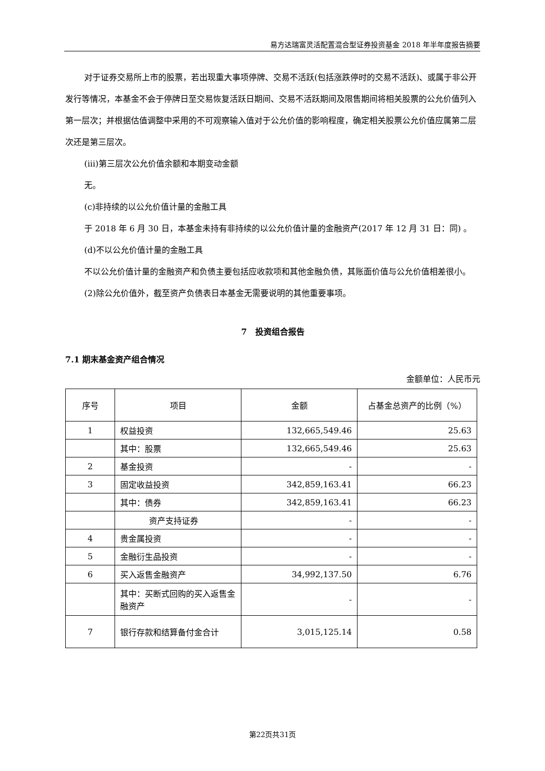易方达瑞富灵活配置混合型证券投资基金 2018 年半年度报告摘要
对于证券交易所上市的股票，若出现重大事项停牌、交易不活跃(包括涨跌停时的交易不活跃)、或属于非公开发行等情况，本基金不会于停牌日至交易恢复活跃日期间、交易不活跃期间及限售期间将相关股票的公允价值列入第一层次；并根据估值调整中采用的不可观察输入值对于公允价值的影响程度，确定相关股票公允价值应属第二层次还是第三层次。
(iii)第三层次公允价值余额和本期变动金额
无。
(c)非持续的以公允价值计量的金融工具
于 2018 年 6 月 30 日，本基金未持有非持续的以公允价值计量的金融资产(2017 年 12 月 31 日：同) 。
(d)不以公允价值计量的金融工具
不以公允价值计量的金融资产和负债主要包括应收款项和其他金融负债，其账面价值与公允价值相差很小。
(2)除公允价值外，截至资产负债表日本基金无需要说明的其他重要事项。
7　投资组合报告
7.1 期末基金资产组合情况
金额单位：人民币元
| 序号 | 项目 | 金额 | 占基金总资产的比例（%） |
| --- | --- | --- | --- |
| 1 | 权益投资 | 132,665,549.46 | 25.63 |
| | 其中：股票 | 132,665,549.46 | 25.63 |
| 2 | 基金投资 | - | - |
| 3 | 固定收益投资 | 342,859,163.41 | 66.23 |
| | 其中：债券 | 342,859,163.41 | 66.23 |
| | 资产支持证券 | - | - |
| 4 | 贵金属投资 | - | - |
| 5 | 金融衍生品投资 | - | - |
| 6 | 买入返售金融资产 | 34,992,137.50 | 6.76 |
| | 其中：买断式回购的买入返售金融资产 | - | - |
| 7 | 银行存款和结算备付金合计 | 3,015,125.14 | 0.58 |
第22页共31页